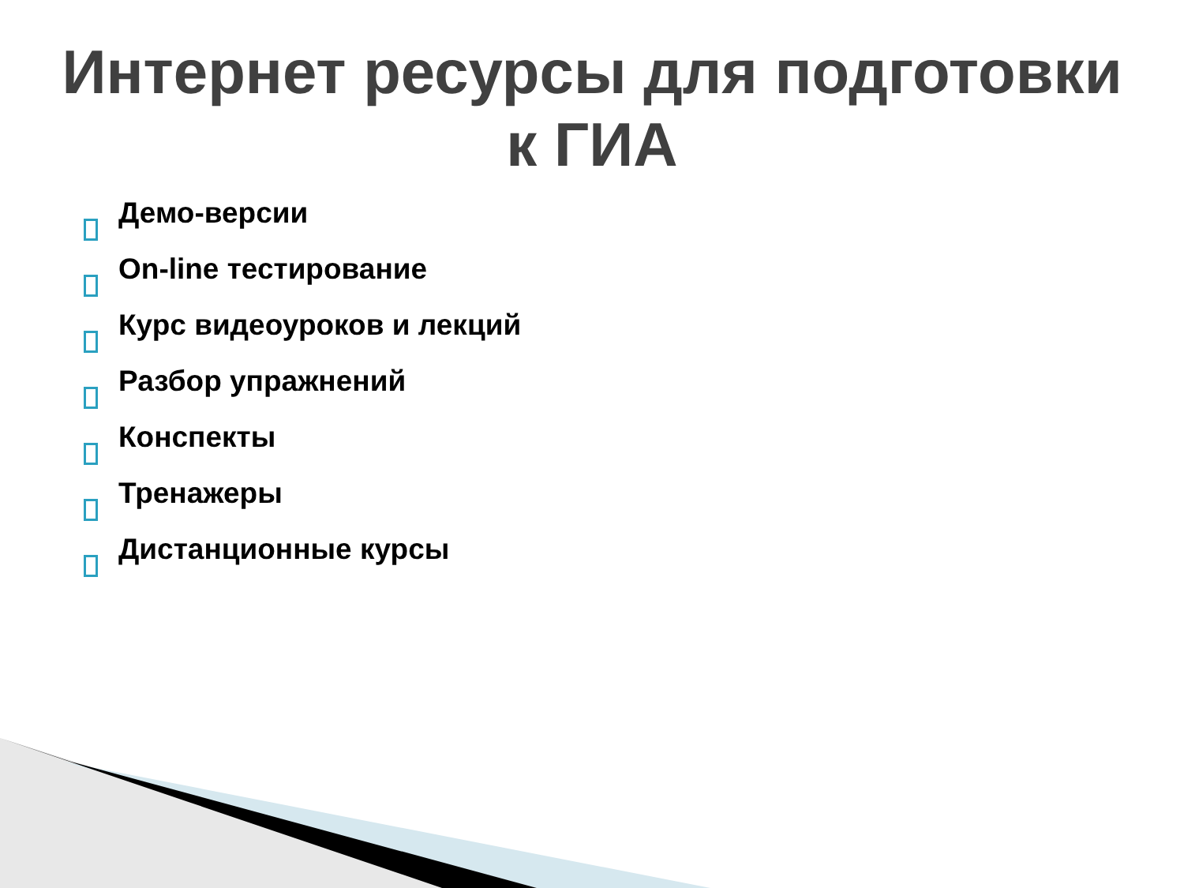Интернет ресурсы для подготовки
к ГИА
Демо-версии
On-line тестирование
Курс видеоуроков и лекций
Разбор упражнений
Конспекты
Тренажеры
Дистанционные курсы